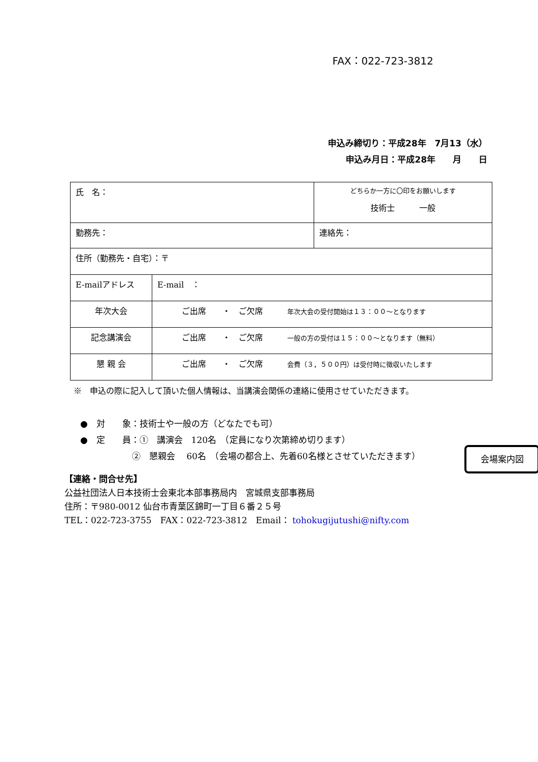FAX：022-723-3812
申込み締切り：平成28年　7月13（水）
申込み月日：平成28年　　月　　日
| 氏 名： | | どちらか一方に〇印をお願いします 技術士 一般 |
| 勤務先： | | 連絡先： |
| 住所（勤務先・自宅）：〒 | | |
| E-mailアドレス | E-mail ： | |
| 年次大会 | ご出席 ・ ご欠席 年次大会の受付開始は１３：００～となります | |
| 記念講演会 | ご出席 ・ ご欠席 一般の方の受付は１５：００～となります（無料） | |
| 懇 親 会 | ご出席 ・ ご欠席 会費（３，５００円）は受付時に徴収いたします | |
※　申込の際に記入して頂いた個人情報は、当講演会関係の連絡に使用させていただきます。
●　対　　象：技術士や一般の方（どなたでも可）
●　定　　員：①　講演会　120名　（定員になり次第締め切ります）
　　　　　　②　懇親会　 60名　（会場の都合上、先着60名様とさせていただきます）
会場案内図
【連絡・問合せ先】
公益社団法人日本技術士会東北本部事務局内　宮城県支部事務局
住所：〒980-0012 仙台市青葉区錦町一丁目６番２５号
TEL：022-723-3755　FAX：022-723-3812　Email： tohokugijutushi@nifty.com